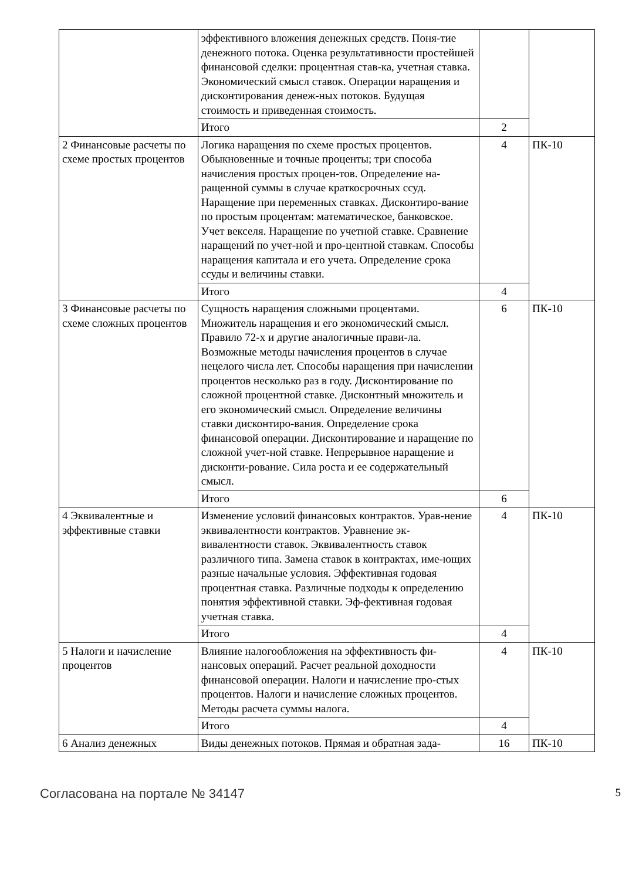| | эффективного вложения денежных средств. Поня-тие денежного потока. Оценка результативности простейшей финансовой сделки: процентная став-ка, учетная ставка. Экономический смысл ставок. Операции наращения и дисконтирования денеж-ных потоков. Будущая стоимость и приведенная стоимость. | | |
| | Итого | 2 | |
| 2 Финансовые расчеты по схеме простых процентов | Логика наращения по схеме простых процентов. Обыкновенные и точные проценты; три способа начисления простых процен-тов. Определение на-ращенной суммы в случае краткосрочных ссуд. Наращение при переменных ставках. Дисконтиро-вание по простым процентам: математическое, банковское. Учет векселя. Наращение по учетной ставке. Сравнение наращений по учет-ной и про-центной ставкам. Способы наращения капитала и его учета. Определение срока ссуды и величины ставки. | 4 | ПК-10 |
| | Итого | 4 | |
| 3 Финансовые расчеты по схеме сложных процентов | Сущность наращения сложными процентами. Множитель наращения и его экономический смысл. Правило 72-х и другие аналогичные прави-ла. Возможные методы начисления процентов в случае нецелого числа лет. Способы наращения при начислении процентов несколько раз в году. Дисконтирование по сложной процентной ставке. Дисконтный множитель и его экономический смысл. Определение величины ставки дисконтиро-вания. Определение срока финансовой операции. Дисконтирование и наращение по сложной учет-ной ставке. Непрерывное наращение и дисконти-рование. Сила роста и ее содержательный смысл. | 6 | ПК-10 |
| | Итого | 6 | |
| 4 Эквивалентные и эффективные ставки | Изменение условий финансовых контрактов. Урав-нение эквивалентности контрактов. Уравнение эк-вивалентности ставок. Эквивалентность ставок различного типа. Замена ставок в контрактах, име-ющих разные начальные условия. Эффективная годовая процентная ставка. Различные подходы к определению понятия эффективной ставки. Эф-фективная годовая учетная ставка. | 4 | ПК-10 |
| | Итого | 4 | |
| 5 Налоги и начисление процентов | Влияние налогообложения на эффективность фи-нансовых операций. Расчет реальной доходности финансовой операции. Налоги и начисление про-стых процентов. Налоги и начисление сложных процентов. Методы расчета суммы налога. | 4 | ПК-10 |
| | Итого | 4 | |
| 6 Анализ денежных | Виды денежных потоков. Прямая и обратная зада- | 16 | ПК-10 |
Согласована на портале № 34147 5